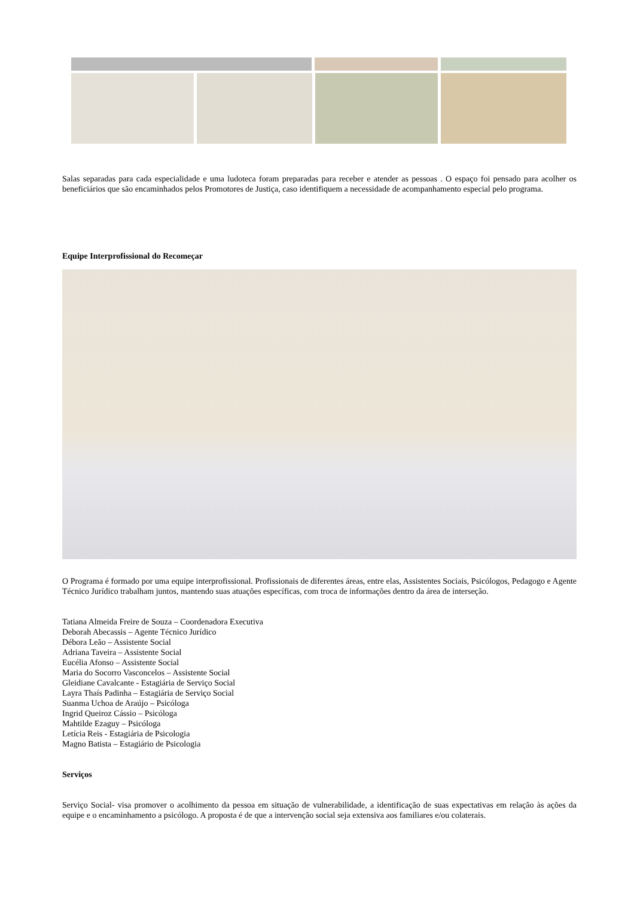Salas separadas para cada especialidade e uma ludoteca foram preparadas para receber e atender as pessoas . O espaço foi pensado para acolher os beneficiários que são encaminhados pelos Promotores de Justiça, caso identifiquem a necessidade de acompanhamento especial pelo programa.
Equipe Interprofissional do Recomeçar
O Programa é formado por uma equipe interprofissional. Profissionais de diferentes áreas, entre elas, Assistentes Sociais, Psicólogos, Pedagogo e Agente Técnico Jurídico trabalham juntos, mantendo suas atuações específicas, com troca de informações dentro da área de interseção.
Tatiana Almeida Freire de Souza – Coordenadora Executiva
Deborah Abecassis – Agente Técnico Jurídico
Débora Leão – Assistente Social
Adriana Taveira – Assistente Social
Eucélia Afonso – Assistente Social
Maria do Socorro Vasconcelos – Assistente Social
Gleidiane Cavalcante - Estagiária de Serviço Social
Layra Thaís Padinha – Estagiária de Serviço Social
Suanma Uchoa de Araújo – Psicóloga
Ingrid Queiroz Cássio – Psicóloga
Mahtilde Ezaguy – Psicóloga
Letícia Reis - Estagiária de Psicologia
Magno Batista – Estagiário de Psicologia
Serviços
Serviço Social- visa promover o acolhimento da pessoa em situação de vulnerabilidade, a identificação de suas expectativas em relação às ações da equipe e o encaminhamento a psicólogo. A proposta é de que a intervenção social seja extensiva aos familiares e/ou colaterais.